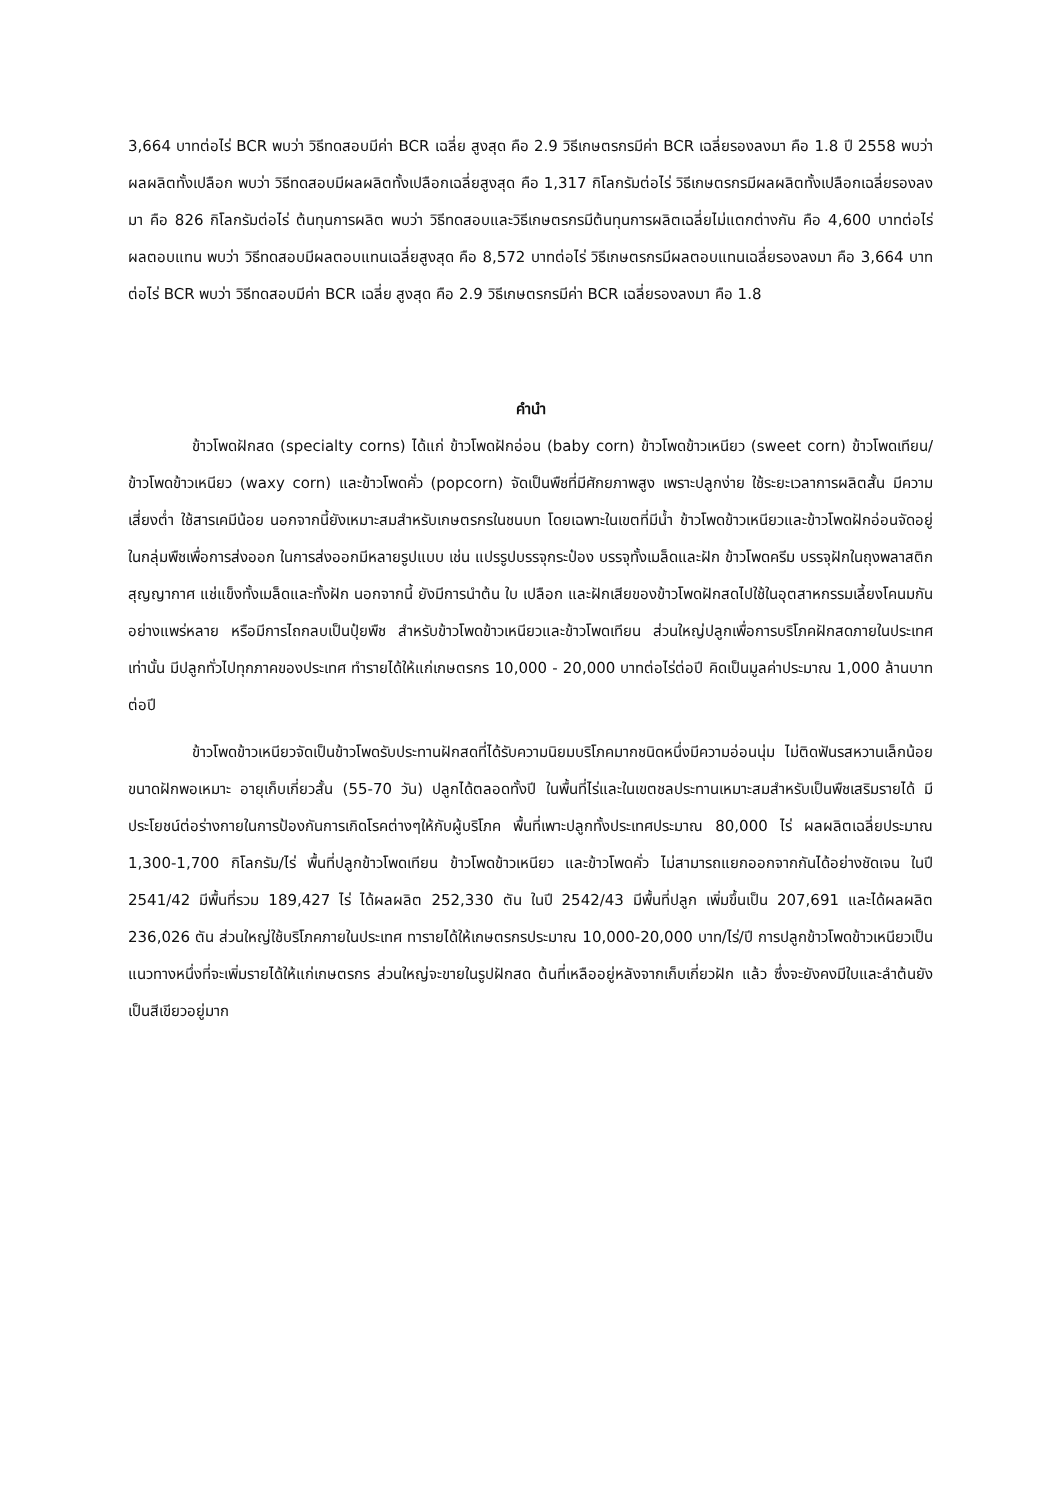3,664 บาทต่อไร่ BCR พบว่า วิธีทดสอบมีค่า BCR เฉลี่ย สูงสุด คือ 2.9 วิธีเกษตรกรมีค่า BCR เฉลี่ยรองลงมา คือ 1.8 ปี 2558 พบว่า ผลผลิตทั้งเปลือก พบว่า วิธีทดสอบมีผลผลิตทั้งเปลือกเฉลี่ยสูงสุด คือ 1,317 กิโลกรัมต่อไร่ วิธีเกษตรกรมีผลผลิตทั้งเปลือกเฉลี่ยรองลงมา คือ 826 กิโลกรัมต่อไร่ ต้นทุนการผลิต พบว่า วิธีทดสอบและวิธีเกษตรกรมีต้นทุนการผลิตเฉลี่ยไม่แตกต่างกัน คือ 4,600 บาทต่อไร่ ผลตอบแทน พบว่า วิธีทดสอบมีผลตอบแทนเฉลี่ยสูงสุด คือ 8,572 บาทต่อไร่ วิธีเกษตรกรมีผลตอบแทนเฉลี่ยรองลงมา คือ 3,664 บาทต่อไร่ BCR พบว่า วิธีทดสอบมีค่า BCR เฉลี่ย สูงสุด คือ 2.9 วิธีเกษตรกรมีค่า BCR เฉลี่ยรองลงมา คือ 1.8
คำนำ
ข้าวโพดฝักสด (specialty corns) ได้แก่ ข้าวโพดฝักอ่อน (baby corn) ข้าวโพดข้าวเหนียว (sweet corn) ข้าวโพดเทียน/ข้าวโพดข้าวเหนียว (waxy corn) และข้าวโพดคั่ว (popcorn) จัดเป็นพืชที่มีศักยภาพสูง เพราะปลูกง่าย ใช้ระยะเวลาการผลิตสั้น มีความเสี่ยงต่ำ ใช้สารเคมีน้อย นอกจากนี้ยังเหมาะสมสำหรับเกษตรกรในชนบท โดยเฉพาะในเขตที่มีน้ำ ข้าวโพดข้าวเหนียวและข้าวโพดฝักอ่อนจัดอยู่ในกลุ่มพืชเพื่อการส่งออก ในการส่งออกมีหลายรูปแบบ เช่น แปรรูปบรรจุกระป๋อง บรรจุทั้งเมล็ดและฝัก ข้าวโพดครีม บรรจุฝักในถุงพลาสติกสุญญากาศ แช่แข็งทั้งเมล็ดและทั้งฝัก นอกจากนี้ ยังมีการนำต้น ใบ เปลือก และฝักเสียของข้าวโพดฝักสดไปใช้ในอุตสาหกรรมเลี้ยงโคนมกันอย่างแพร่หลาย หรือมีการไถกลบเป็นปุ๋ยพืช สำหรับข้าวโพดข้าวเหนียวและข้าวโพดเทียน ส่วนใหญ่ปลูกเพื่อการบริโภคฝักสดภายในประเทศเท่านั้น มีปลูกทั่วไปทุกภาคของประเทศ ทำรายได้ให้แก่เกษตรกร 10,000 - 20,000 บาทต่อไร่ต่อปี คิดเป็นมูลค่าประมาณ 1,000 ล้านบาทต่อปี
ข้าวโพดข้าวเหนียวจัดเป็นข้าวโพดรับประทานฝักสดที่ได้รับความนิยมบริโภคมากชนิดหนึ่งมีความอ่อนนุ่ม ไม่ติดฟันรสหวานเล็กน้อย ขนาดฝักพอเหมาะ อายุเก็บเกี่ยวสั้น (55-70 วัน) ปลูกได้ตลอดทั้งปี ในพื้นที่ไร่และในเขตชลประทานเหมาะสมสำหรับเป็นพืชเสริมรายได้ มีประโยชน์ต่อร่างกายในการป้องกันการเกิดโรคต่างๆให้กับผู้บริโภค พื้นที่เพาะปลูกทั้งประเทศประมาณ 80,000 ไร่ ผลผลิตเฉลี่ยประมาณ 1,300-1,700 กิโลกรัม/ไร่ พื้นที่ปลูกข้าวโพดเทียน ข้าวโพดข้าวเหนียว และข้าวโพดคั่ว ไม่สามารถแยกออกจากกันได้อย่างชัดเจน ในปี 2541/42 มีพื้นที่รวม 189,427 ไร่ ได้ผลผลิต 252,330 ตัน ในปี 2542/43 มีพื้นที่ปลูก เพิ่มขึ้นเป็น 207,691 และได้ผลผลิต 236,026 ตัน ส่วนใหญ่ใช้บริโภคภายในประเทศ ทารายได้ให้เกษตรกรประมาณ 10,000-20,000 บาท/ไร่/ปี การปลูกข้าวโพดข้าวเหนียวเป็นแนวทางหนึ่งที่จะเพิ่มรายได้ให้แก่เกษตรกร ส่วนใหญ่จะขายในรูปฝักสด ต้นที่เหลืออยู่หลังจากเก็บเกี่ยวฝัก แล้ว ซึ่งจะยังคงมีใบและลำต้นยังเป็นสีเขียวอยู่มาก